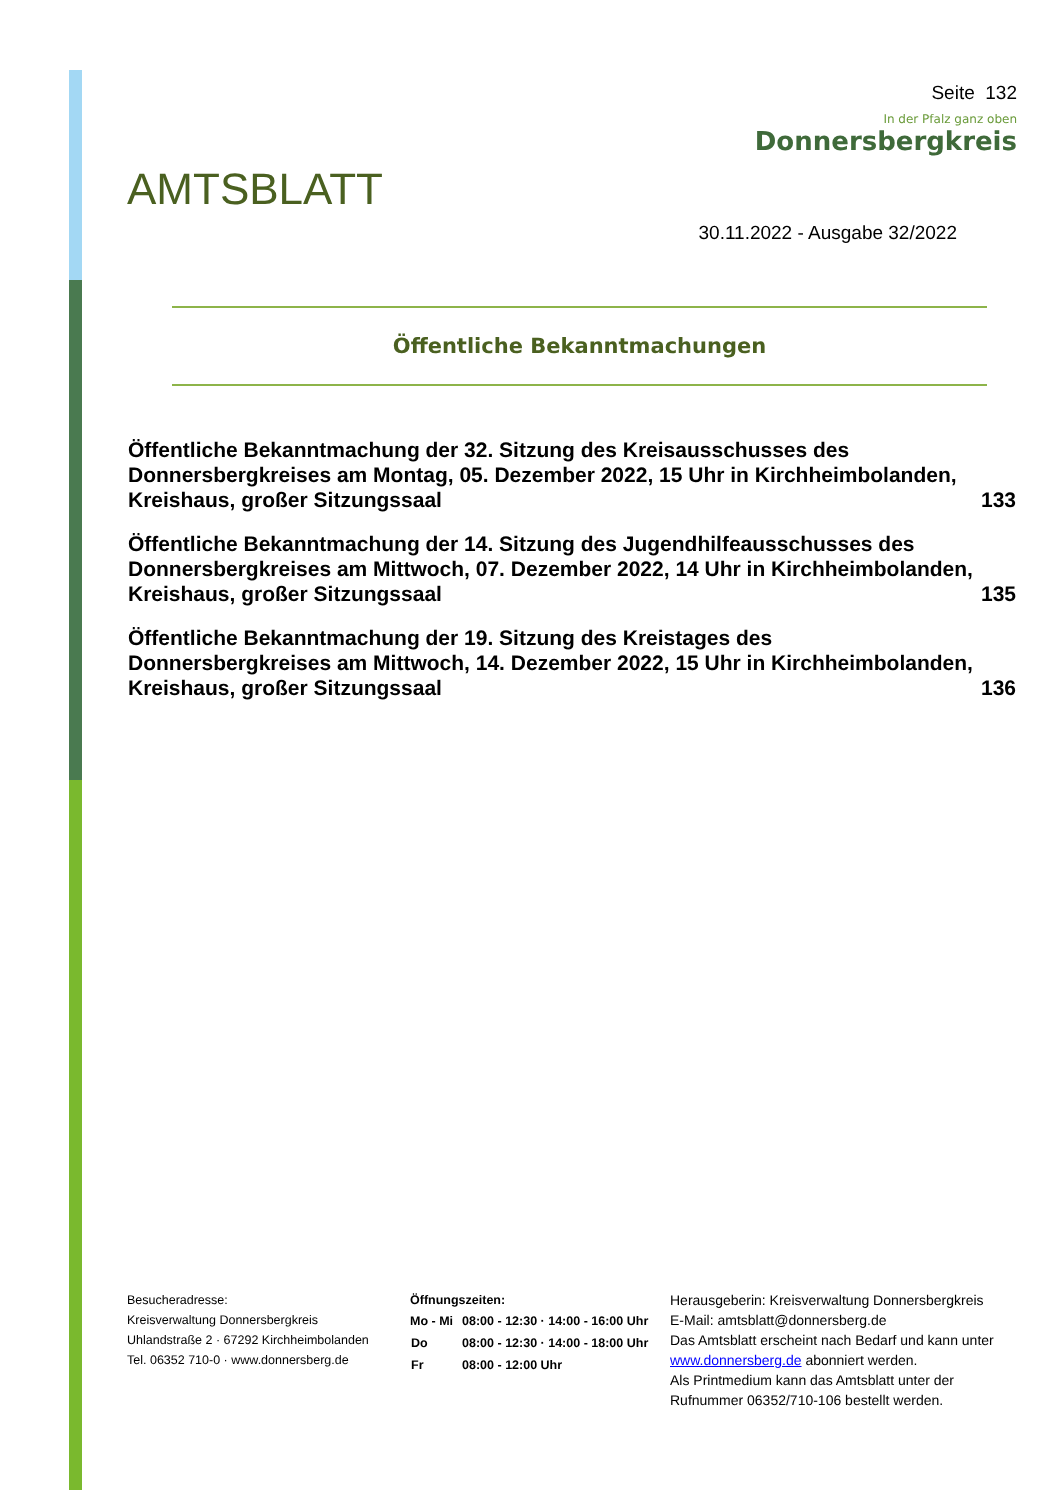Seite 132
In der Pfalz ganz oben
Donnersbergkreis
AMTSBLATT
30.11.2022 - Ausgabe 32/2022
Öffentliche Bekanntmachungen
| Öffentliche Bekanntmachung der 32. Sitzung des Kreisausschusses des Donnersbergkreises am Montag, 05. Dezember 2022, 15 Uhr in Kirchheimbolanden, Kreishaus, großer Sitzungssaal | 133 |
| Öffentliche Bekanntmachung der 14. Sitzung des Jugendhilfeausschusses des Donnersbergkreises am Mittwoch, 07. Dezember 2022, 14 Uhr in Kirchheimbolanden, Kreishaus, großer Sitzungssaal | 135 |
| Öffentliche Bekanntmachung der 19. Sitzung des Kreistages des Donnersbergkreises am Mittwoch, 14. Dezember 2022, 15 Uhr in Kirchheimbolanden, Kreishaus, großer Sitzungssaal | 136 |
Besucheradresse:
Kreisverwaltung Donnersbergkreis
Uhlandstraße 2 · 67292 Kirchheimbolanden
Tel. 06352 710-0 · www.donnersberg.de
Öffnungszeiten:
| Mo - Mi | 08:00 - 12:30 · 14:00 - 16:00 Uhr |
| Do | 08:00 - 12:30 · 14:00 - 18:00 Uhr |
| Fr | 08:00 - 12:00 Uhr |
Herausgeberin: Kreisverwaltung Donnersbergkreis
E-Mail: amtsblatt@donnersberg.de
Das Amtsblatt erscheint nach Bedarf und kann unter www.donnersberg.de abonniert werden.
Als Printmedium kann das Amtsblatt unter der Rufnummer 06352/710-106 bestellt werden.